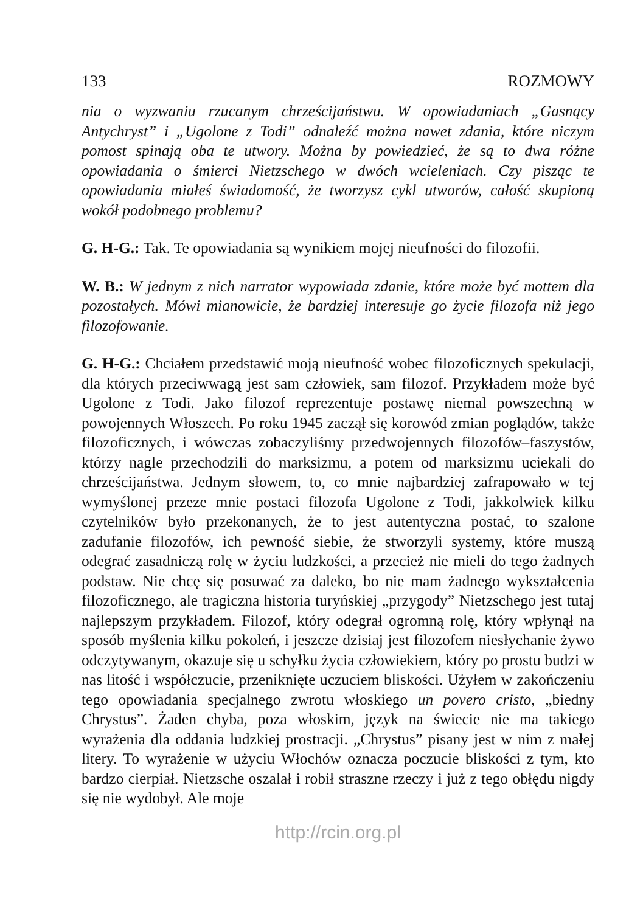133 ROZMOWY
nia o wyzwaniu rzucanym chrześcijaństwu. W opowiadaniach „Gasnący Antychryst” i „Ugolone z Todi” odnaleźć można nawet zdania, które niczym pomost spinają oba te utwory. Można by powiedzieć, że są to dwa różne opowiadania o śmierci Nietzschego w dwóch wcieleniach. Czy pisząc te opowiadania miałeś świadomość, że tworzysz cykl utworów, całość skupioną wokół podobnego problemu?
G. H-G.: Tak. Te opowiadania są wynikiem mojej nieufności do filozofii.
W. B.: W jednym z nich narrator wypowiada zdanie, które może być mottem dla pozostałych. Mówi mianowicie, że bardziej interesuje go życie filozofa niż jego filozofowanie.
G. H-G.: Chciałem przedstawić moją nieufność wobec filozoficznych spekulacji, dla których przeciwwagą jest sam człowiek, sam filozof. Przykładem może być Ugolone z Todi. Jako filozof reprezentuje postawę niemal powszechną w powojennych Włoszech. Po roku 1945 zaczął się korowód zmian poglądów, także filozoficznych, i wówczas zobaczyliśmy przedwojennych filozofów–faszystów, którzy nagle przechodzili do marksizmu, a potem od marksizmu uciekali do chrześcijaństwa. Jednym słowem, to, co mnie najbardziej zafrapowało w tej wymyślonej przeze mnie postaci filozofa Ugolone z Todi, jakkolwiek kilku czytelników było przekonanych, że to jest autentyczna postać, to szalone zadufanie filozofów, ich pewność siebie, że stworzyli systemy, które muszą odegrać zasadniczą rolę w życiu ludzkości, a przecież nie mieli do tego żadnych podstaw. Nie chcę się posuwać za daleko, bo nie mam żadnego wykształcenia filozoficznego, ale tragiczna historia turyńskiej „przygody” Nietzschego jest tutaj najlepszym przykładem. Filozof, który odegrał ogromną rolę, który wpłynął na sposób myślenia kilku pokoleń, i jeszcze dzisiaj jest filozofem niesłychanie żywo odczytywanym, okazuje się u schyłku życia człowiekiem, który po prostu budzi w nas litość i współczucie, przeniknięte uczuciem bliskości. Użyłem w zakończeniu tego opowiadania specjalnego zwrotu włoskiego un povero cristo, „biedny Chrystus”. Żaden chyba, poza włoskim, język na świecie nie ma takiego wyrażenia dla oddania ludzkiej prostracji. „Chrystus” pisany jest w nim z małej litery. To wyrażenie w użyciu Włochów oznacza poczucie bliskości z tym, kto bardzo cierpiał. Nietzsche oszalał i robił straszne rzeczy i już z tego obłędu nigdy się nie wydobył. Ale moje
http://rcin.org.pl